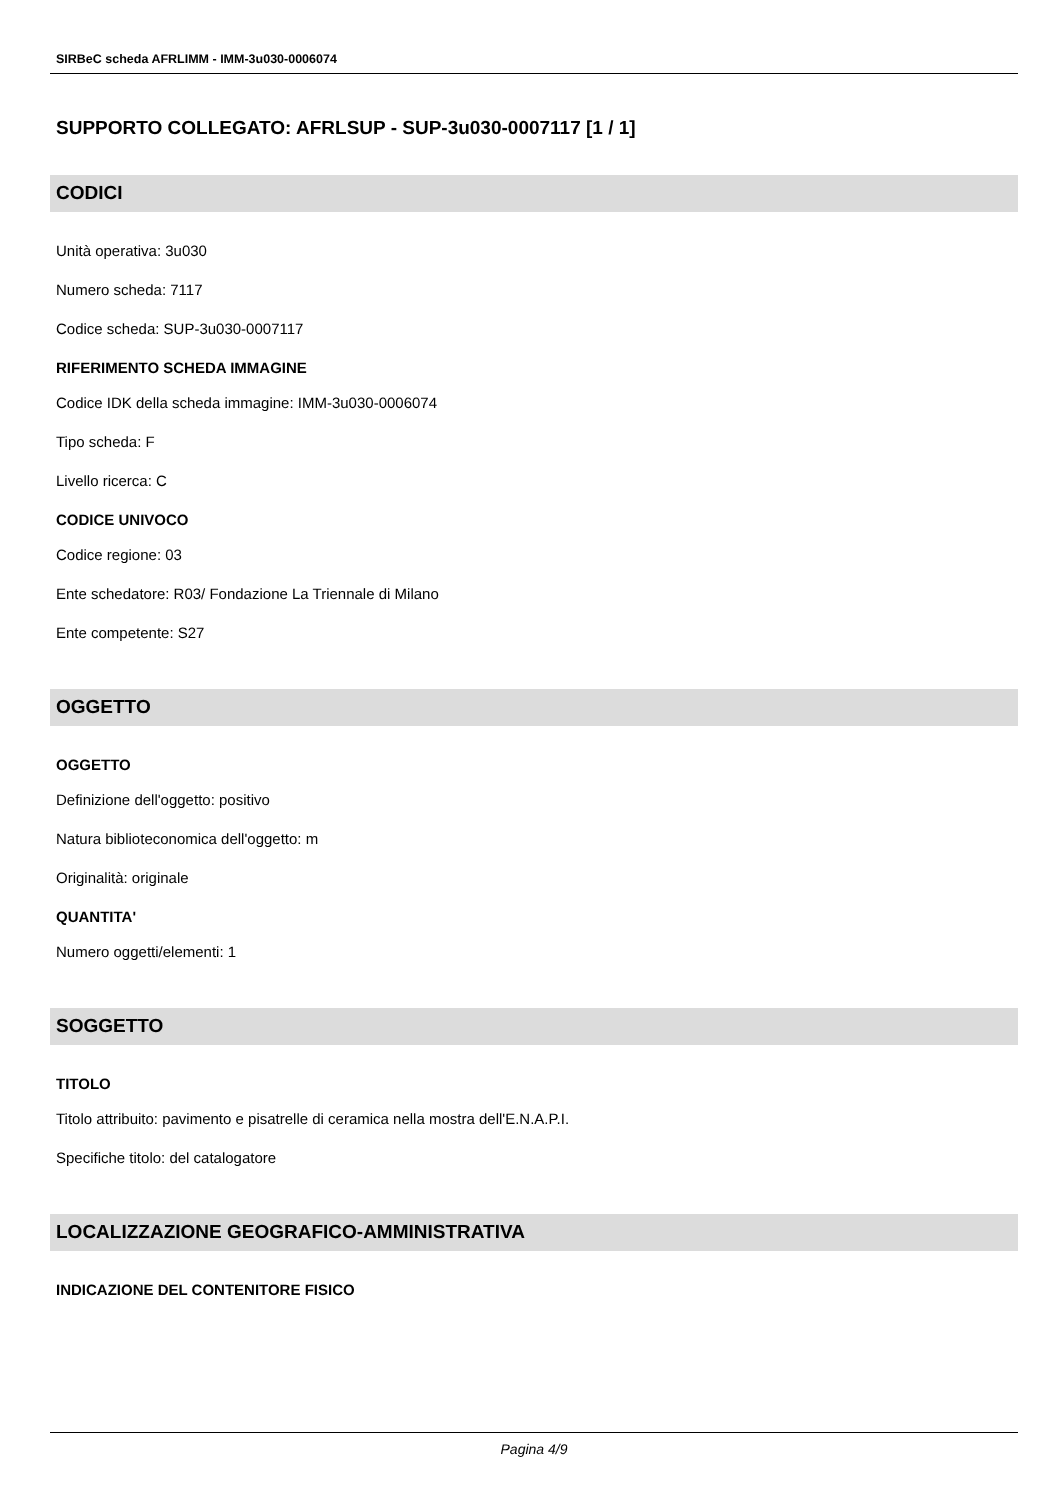SIRBeC scheda AFRLIMM - IMM-3u030-0006074
SUPPORTO COLLEGATO: AFRLSUP - SUP-3u030-0007117 [1 / 1]
CODICI
Unità operativa: 3u030
Numero scheda: 7117
Codice scheda: SUP-3u030-0007117
RIFERIMENTO SCHEDA IMMAGINE
Codice IDK della scheda immagine: IMM-3u030-0006074
Tipo scheda: F
Livello ricerca: C
CODICE UNIVOCO
Codice regione: 03
Ente schedatore: R03/ Fondazione La Triennale di Milano
Ente competente: S27
OGGETTO
OGGETTO
Definizione dell'oggetto: positivo
Natura biblioteconomica dell'oggetto: m
Originalità: originale
QUANTITA'
Numero oggetti/elementi: 1
SOGGETTO
TITOLO
Titolo attribuito: pavimento e pisatrelle di ceramica nella mostra dell'E.N.A.P.I.
Specifiche titolo: del catalogatore
LOCALIZZAZIONE GEOGRAFICO-AMMINISTRATIVA
INDICAZIONE DEL CONTENITORE FISICO
Pagina 4/9